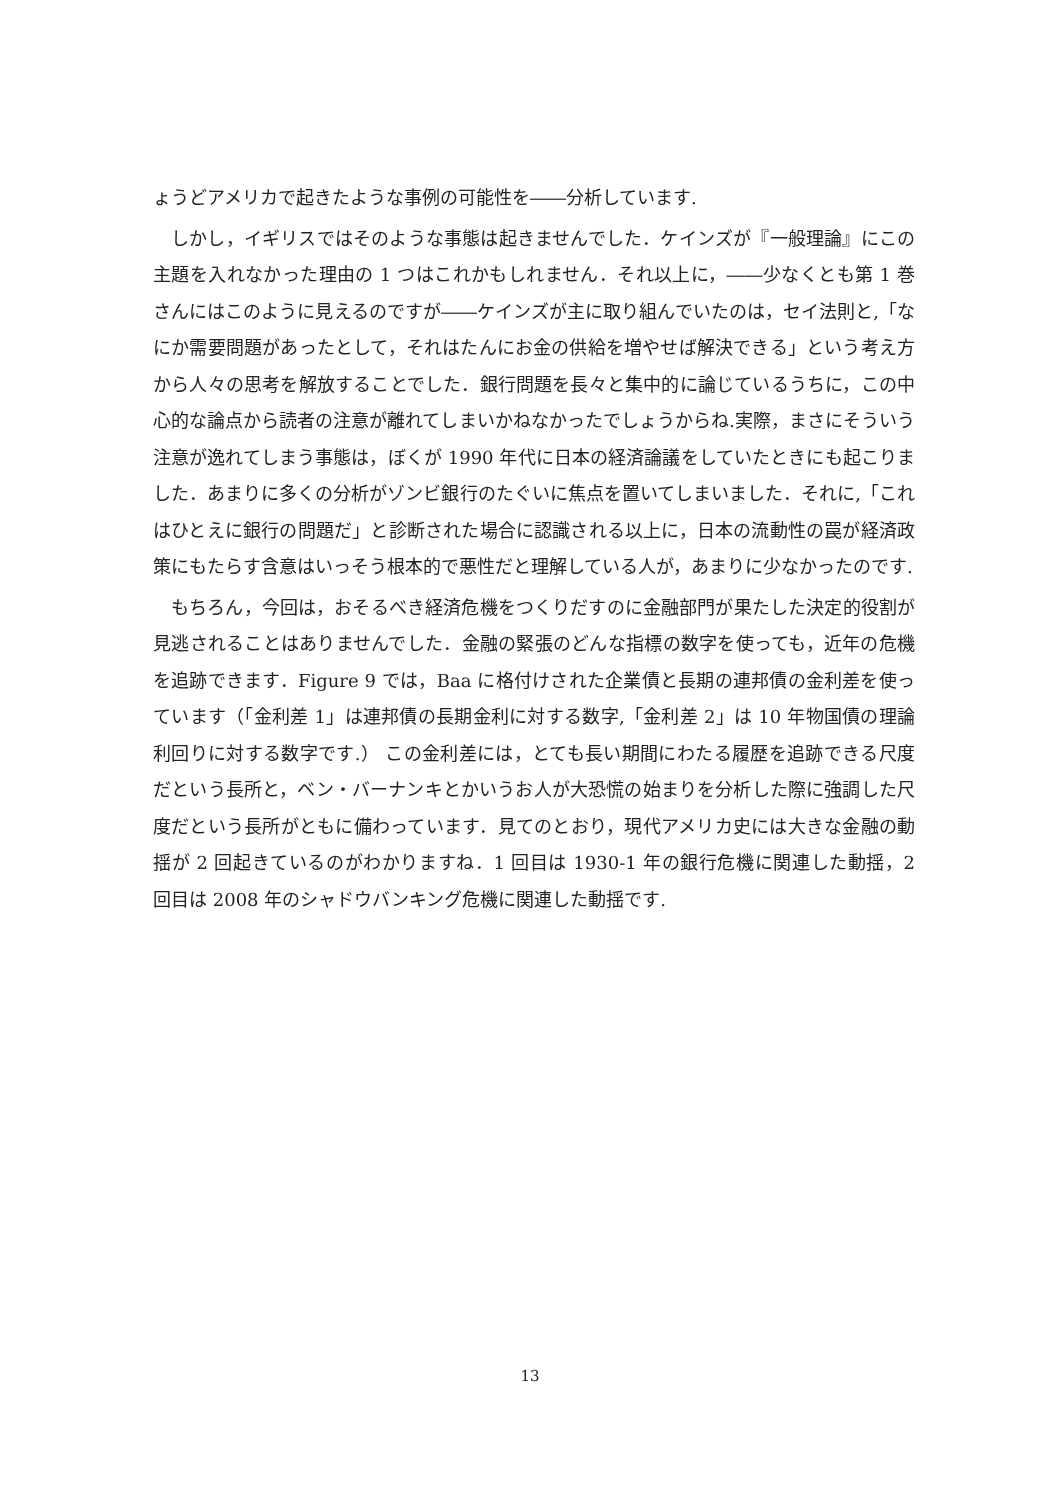ょうどアメリカで起きたような事例の可能性を――分析しています.
しかし，イギリスではそのような事態は起きませんでした．ケインズが『一般理論』にこの主題を入れなかった理由の 1 つはこれかもしれません．それ以上に，――少なくとも第 1 巻さんにはこのように見えるのですが――ケインズが主に取り組んでいたのは，セイ法則と,「なにか需要問題があったとして，それはたんにお金の供給を増やせば解決できる」という考え方から人々の思考を解放することでした．銀行問題を長々と集中的に論じているうちに，この中心的な論点から読者の注意が離れてしまいかねなかったでしょうからね.実際，まさにそういう注意が逸れてしまう事態は，ぼくが 1990 年代に日本の経済論議をしていたときにも起こりました．あまりに多くの分析がゾンビ銀行のたぐいに焦点を置いてしまいました．それに,「これはひとえに銀行の問題だ」と診断された場合に認識される以上に，日本の流動性の罠が経済政策にもたらす含意はいっそう根本的で悪性だと理解している人が，あまりに少なかったのです.
もちろん，今回は，おそるべき経済危機をつくりだすのに金融部門が果たした決定的役割が見逃されることはありませんでした．金融の緊張のどんな指標の数字を使っても，近年の危機を追跡できます．Figure 9 では，Baa に格付けされた企業債と長期の連邦債の金利差を使っています（「金利差 1」は連邦債の長期金利に対する数字,「金利差 2」は 10 年物国債の理論利回りに対する数字です.） この金利差には，とても長い期間にわたる履歴を追跡できる尺度だという長所と，ベン・バーナンキとかいうお人が大恐慌の始まりを分析した際に強調した尺度だという長所がともに備わっています．見てのとおり，現代アメリカ史には大きな金融の動揺が 2 回起きているのがわかりますね．1 回目は 1930-1 年の銀行危機に関連した動揺，2 回目は 2008 年のシャドウバンキング危機に関連した動揺です.
13